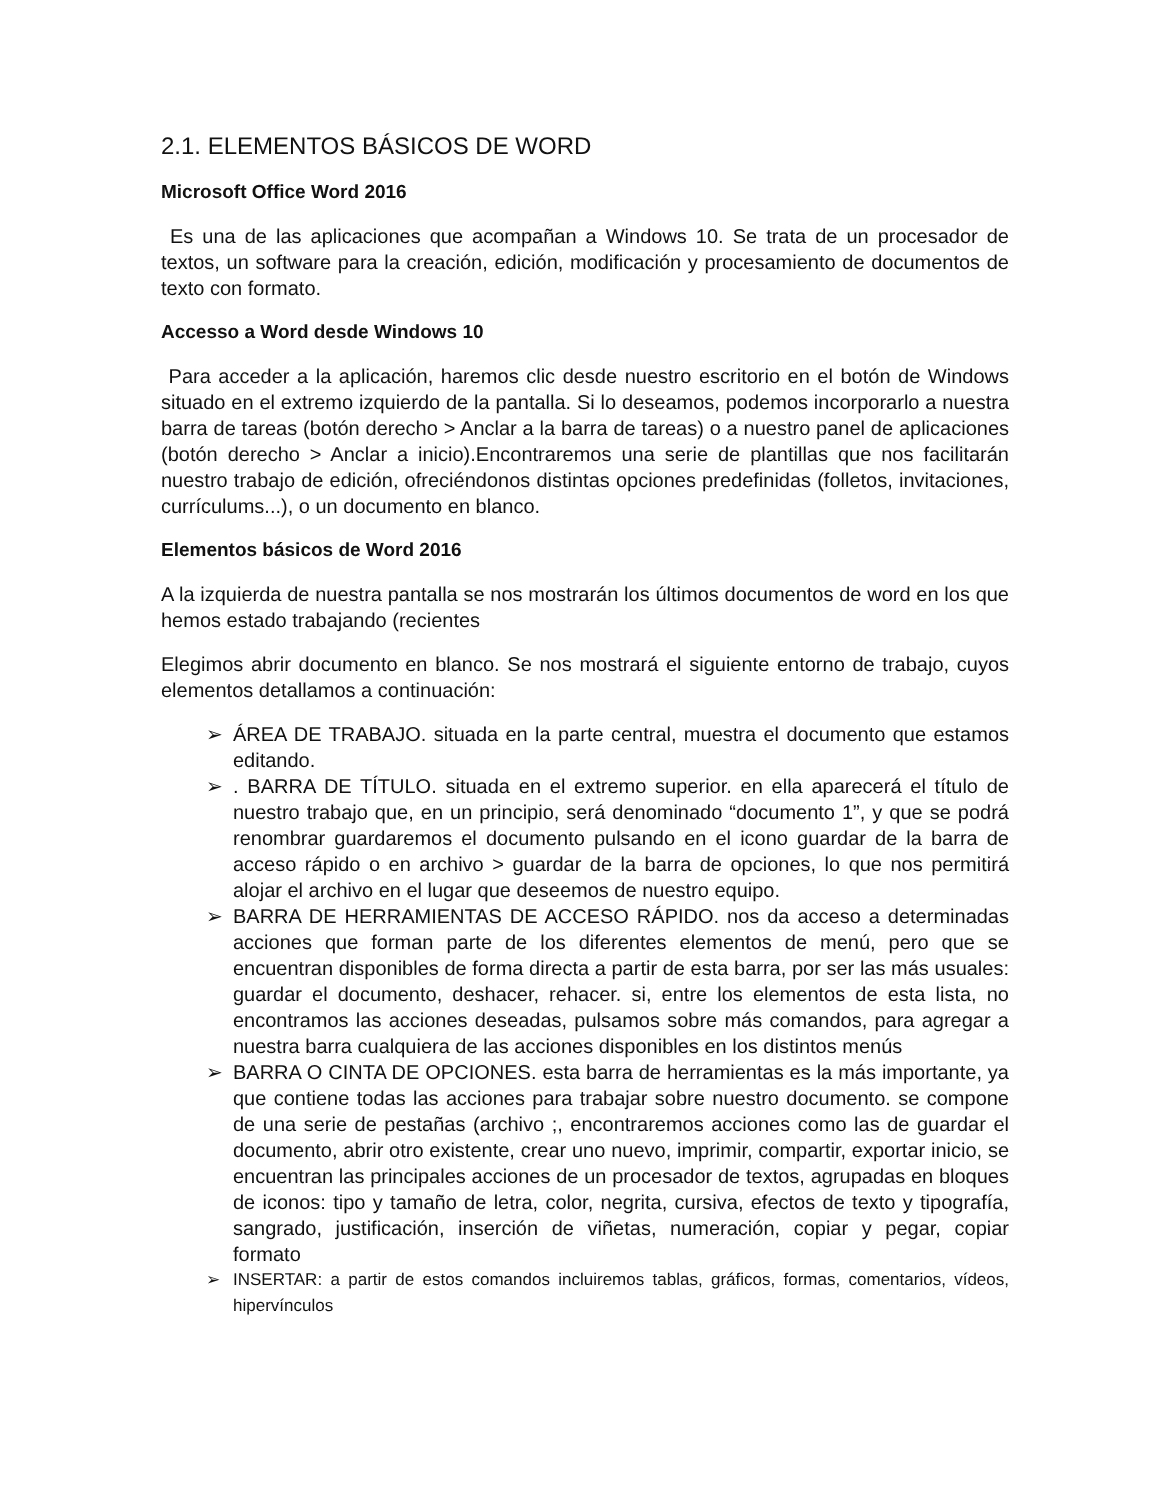2.1. ELEMENTOS BÁSICOS DE WORD
Microsoft Office Word 2016
Es una de las aplicaciones que acompañan a Windows 10. Se trata de un procesador de textos, un software para la creación, edición, modificación y procesamiento de documentos de texto con formato.
Accesso a Word desde Windows 10
Para acceder a la aplicación, haremos clic desde nuestro escritorio en el botón de Windows situado en el extremo izquierdo de la pantalla. Si lo deseamos, podemos incorporarlo a nuestra barra de tareas (botón derecho > Anclar a la barra de tareas) o a nuestro panel de aplicaciones (botón derecho > Anclar a inicio).Encontraremos una serie de plantillas que nos facilitarán nuestro trabajo de edición, ofreciéndonos distintas opciones predefinidas (folletos, invitaciones, currículums...), o un documento en blanco.
Elementos básicos de Word 2016
A la izquierda de nuestra pantalla se nos mostrarán los últimos documentos de word en los que hemos estado trabajando (recientes
Elegimos abrir documento en blanco. Se nos mostrará el siguiente entorno de trabajo, cuyos elementos detallamos a continuación:
➢ ÁREA DE TRABAJO. situada en la parte central, muestra el documento que estamos editando.
➢. BARRA DE TÍTULO. situada en el extremo superior. en ella aparecerá el título de nuestro trabajo que, en un principio, será denominado “documento 1”, y que se podrá renombrar guardaremos el documento pulsando en el icono guardar de la barra de acceso rápido o en archivo > guardar de la barra de opciones, lo que nos permitirá alojar el archivo en el lugar que deseemos de nuestro equipo.
➢ BARRA DE HERRAMIENTAS DE ACCESO RÁPIDO. nos da acceso a determinadas acciones que forman parte de los diferentes elementos de menú, pero que se encuentran disponibles de forma directa a partir de esta barra, por ser las más usuales: guardar el documento, deshacer, rehacer. si, entre los elementos de esta lista, no encontramos las acciones deseadas, pulsamos sobre más comandos, para agregar a nuestra barra cualquiera de las acciones disponibles en los distintos menús
➢ BARRA O CINTA DE OPCIONES. esta barra de herramientas es la más importante, ya que contiene todas las acciones para trabajar sobre nuestro documento. se compone de una serie de pestañas (archivo ;, encontraremos acciones como las de guardar el documento, abrir otro existente, crear uno nuevo, imprimir, compartir, exportar inicio, se encuentran las principales acciones de un procesador de textos, agrupadas en bloques de iconos: tipo y tamaño de letra, color, negrita, cursiva, efectos de texto y tipografía, sangrado, justificación, inserción de viñetas, numeración, copiar y pegar, copiar formato
➢ INSERTAR: a partir de estos comandos incluiremos tablas, gráficos, formas, comentarios, vídeos, hipervínculos